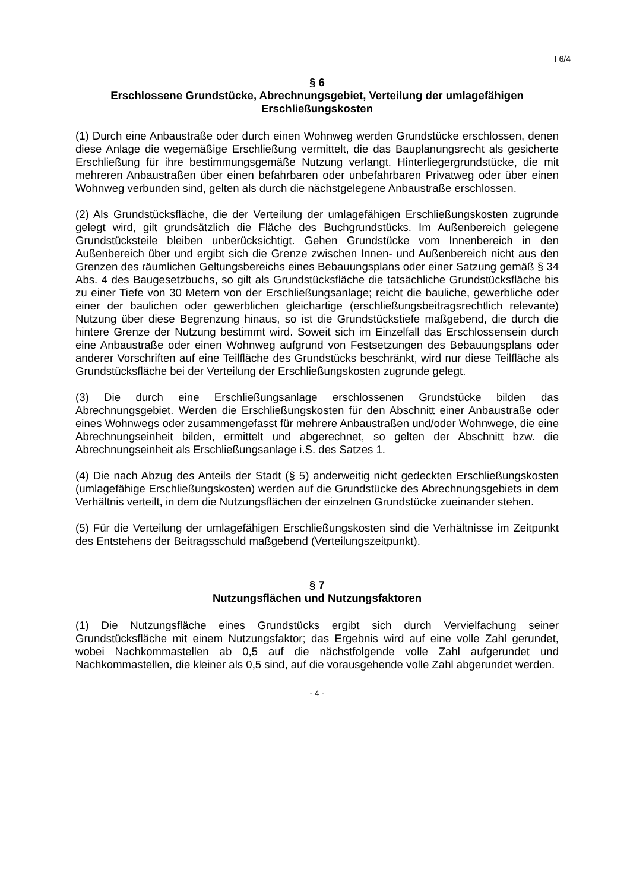I 6/4
§ 6
Erschlossene Grundstücke, Abrechnungsgebiet, Verteilung der umlagefähigen Erschließungskosten
(1) Durch eine Anbaustraße oder durch einen Wohnweg werden Grundstücke erschlossen, denen diese Anlage die wegemäßige Erschließung vermittelt, die das Bauplanungsrecht als gesicherte Erschließung für ihre bestimmungsgemäße Nutzung verlangt. Hinterliegergrundstücke, die mit mehreren Anbaustraßen über einen befahrbaren oder unbefahrbaren Privatweg oder über einen Wohnweg verbunden sind, gelten als durch die nächstgelegene Anbaustraße erschlossen.
(2) Als Grundstücksfläche, die der Verteilung der umlagefähigen Erschließungskosten zugrunde gelegt wird, gilt grundsätzlich die Fläche des Buchgrundstücks. Im Außenbereich gelegene Grundstücksteile bleiben unberücksichtigt. Gehen Grundstücke vom Innenbereich in den Außenbereich über und ergibt sich die Grenze zwischen Innen- und Außenbereich nicht aus den Grenzen des räumlichen Geltungsbereichs eines Bebauungsplans oder einer Satzung gemäß § 34 Abs. 4 des Baugesetzbuchs, so gilt als Grundstücksfläche die tatsächliche Grundstücksfläche bis zu einer Tiefe von 30 Metern von der Erschließungsanlage; reicht die bauliche, gewerbliche oder einer der baulichen oder gewerblichen gleichartige (erschließungsbeitragsrechtlich relevante) Nutzung über diese Begrenzung hinaus, so ist die Grundstückstiefe maßgebend, die durch die hintere Grenze der Nutzung bestimmt wird. Soweit sich im Einzelfall das Erschlossensein durch eine Anbaustraße oder einen Wohnweg aufgrund von Festsetzungen des Bebauungsplans oder anderer Vorschriften auf eine Teilfläche des Grundstücks beschränkt, wird nur diese Teilfläche als Grundstücksfläche bei der Verteilung der Erschließungskosten zugrunde gelegt.
(3) Die durch eine Erschließungsanlage erschlossenen Grundstücke bilden das Abrechnungsgebiet. Werden die Erschließungskosten für den Abschnitt einer Anbaustraße oder eines Wohnwegs oder zusammengefasst für mehrere Anbaustraßen und/oder Wohnwege, die eine Abrechnungseinheit bilden, ermittelt und abgerechnet, so gelten der Abschnitt bzw. die Abrechnungseinheit als Erschließungsanlage i.S. des Satzes 1.
(4) Die nach Abzug des Anteils der Stadt (§ 5) anderweitig nicht gedeckten Erschließungskosten (umlagefähige Erschließungskosten) werden auf die Grundstücke des Abrechnungsgebiets in dem Verhältnis verteilt, in dem die Nutzungsflächen der einzelnen Grundstücke zueinander stehen.
(5) Für die Verteilung der umlagefähigen Erschließungskosten sind die Verhältnisse im Zeitpunkt des Entstehens der Beitragsschuld maßgebend (Verteilungszeitpunkt).
§ 7
Nutzungsflächen und Nutzungsfaktoren
(1) Die Nutzungsfläche eines Grundstücks ergibt sich durch Vervielfachung seiner Grundstücksfläche mit einem Nutzungsfaktor; das Ergebnis wird auf eine volle Zahl gerundet, wobei Nachkommastellen ab 0,5 auf die nächstfolgende volle Zahl aufgerundet und Nachkommastellen, die kleiner als 0,5 sind, auf die vorausgehende volle Zahl abgerundet werden.
- 4 -